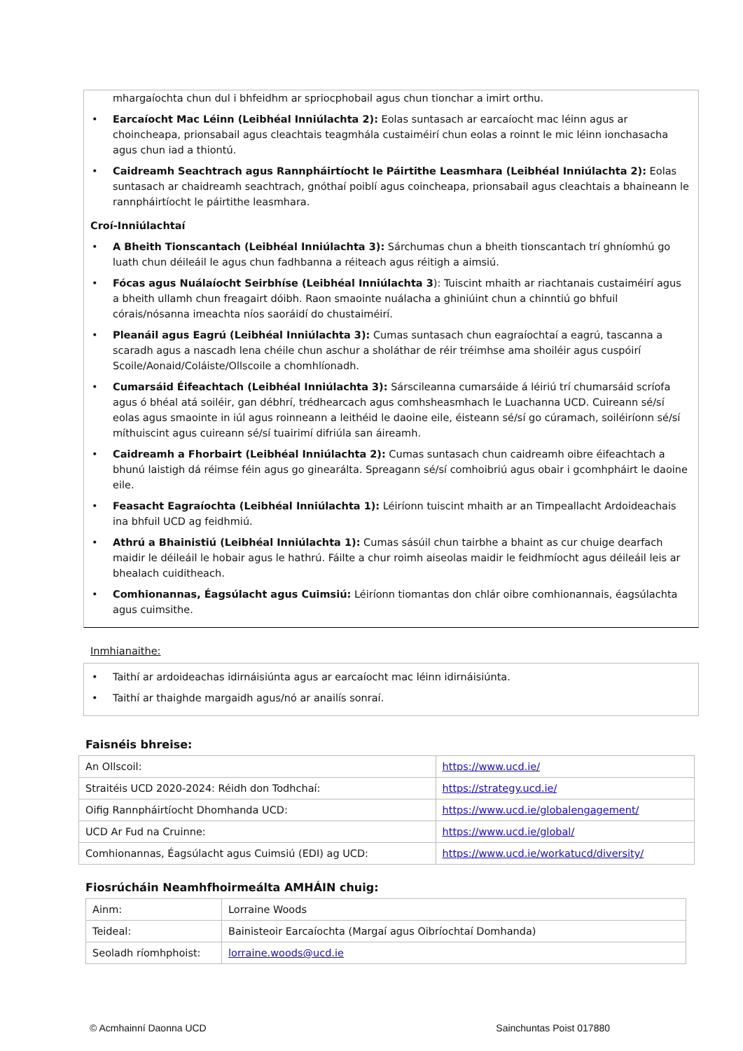mhargaíochta chun dul i bhfeidhm ar spriocphobail agus chun tionchar a imirt orthu.
• Earcaíocht Mac Léinn (Leibhéal Inniúlachta 2): Eolas suntasach ar earcaíocht mac léinn agus ar choincheapa, prionsabail agus cleachtais teagmhála custaiméirí chun eolas a roinnt le mic léinn ionchasacha agus chun iad a thiontú.
• Caidreamh Seachtrach agus Rannpháirtíocht le Páirtithe Leasmhara (Leibhéal Inniúlachta 2): Eolas suntasach ar chaidreamh seachtrach, gnóthaí poiblí agus coincheapa, prionsabail agus cleachtais a bhaineann le rannpháirtíocht le páirtithe leasmhara.
Croí-Inniúlachtaí
• A Bheith Tionscantach (Leibhéal Inniúlachta 3): Sárchumas chun a bheith tionscantach trí ghníomhú go luath chun déileáil le agus chun fadhbanna a réiteach agus réitigh a aimsiú.
• Fócas agus Nuálaíocht Seirbhíse (Leibhéal Inniúlachta 3): Tuiscint mhaith ar riachtanais custaiméirí agus a bheith ullamh chun freagairt dóibh. Raon smaointe nuálacha a ghiniúint chun a chinntiú go bhfuil córais/nósanna imeachta níos saoráidí do chustaiméirí.
• Pleanáil agus Eagrú (Leibhéal Inniúlachta 3): Cumas suntasach chun eagraíochtaí a eagrú, tascanna a scaradh agus a nascadh lena chéile chun aschur a sholáthar de réir tréimhse ama shoiléir agus cuspóirí Scoile/Aonaid/Coláiste/Ollscoile a chomhlíonadh.
• Cumarsáid Éifeachtach (Leibhéal Inniúlachta 3): Sárscileanna cumarsáide á léiriú trí chumarsáid scríofa agus ó bhéal atá soiléir, gan débhrí, trédhearcach agus comhsheasmhach le Luachanna UCD. Cuireann sé/sí eolas agus smaointe in iúl agus roinneann a leithéid le daoine eile, éisteann sé/sí go cúramach, soiléiríonn sé/sí míthuiscint agus cuireann sé/sí tuairimí difriúla san áireamh.
• Caidreamh a Fhorbairt (Leibhéal Inniúlachta 2): Cumas suntasach chun caidreamh oibre éifeachtach a bhunú laistigh dá réimse féin agus go ginearálta. Spreagann sé/sí comhoibriú agus obair i gcomhpháirt le daoine eile.
• Feasacht Eagraíochta (Leibhéal Inniúlachta 1): Léiríonn tuiscint mhaith ar an Timpeallacht Ardoideachais ina bhfuil UCD ag feidhmiú.
• Athrú a Bhainistiú (Leibhéal Inniúlachta 1): Cumas sásúil chun tairbhe a bhaint as cur chuige dearfach maidir le déileáil le hobair agus le hathrú. Fáilte a chur roimh aiseolas maidir le feidhmíocht agus déileáil leis ar bhealach cuiditheach.
• Comhionannas, Éagsúlacht agus Cuimsiú: Léiríonn tiomantas don chlár oibre comhionannais, éagsúlachta agus cuimsithe.
Inmhianaithe:
• Taithí ar ardoideachas idirnáisiúnta agus ar earcaíocht mac léinn idirnáisiúnta.
• Taithí ar thaighde margaidh agus/nó ar anailís sonraí.
Faisnéis bhreise:
| An Ollscoil: | https://www.ucd.ie/ |
| Straitéis UCD 2020-2024: Réidh don Todhchaí: | https://strategy.ucd.ie/ |
| Oifig Rannpháirtíocht Dhomhanda UCD: | https://www.ucd.ie/globalengagement/ |
| UCD Ar Fud na Cruinne: | https://www.ucd.ie/global/ |
| Comhionannas, Éagsúlacht agus Cuimsiú (EDI) ag UCD: | https://www.ucd.ie/workatucd/diversity/ |
Fiosrúcháin Neamhfhoirmeálta AMHÁIN chuig:
| Ainm: | Lorraine Woods |
| Teideal: | Bainisteoir Earcaíochta (Margaí agus Oibríochtaí Domhanda) |
| Seoladh ríomhphoist: | lorraine.woods@ucd.ie |
© Acmhainní Daonna UCD Sainchuntas Poist 017880